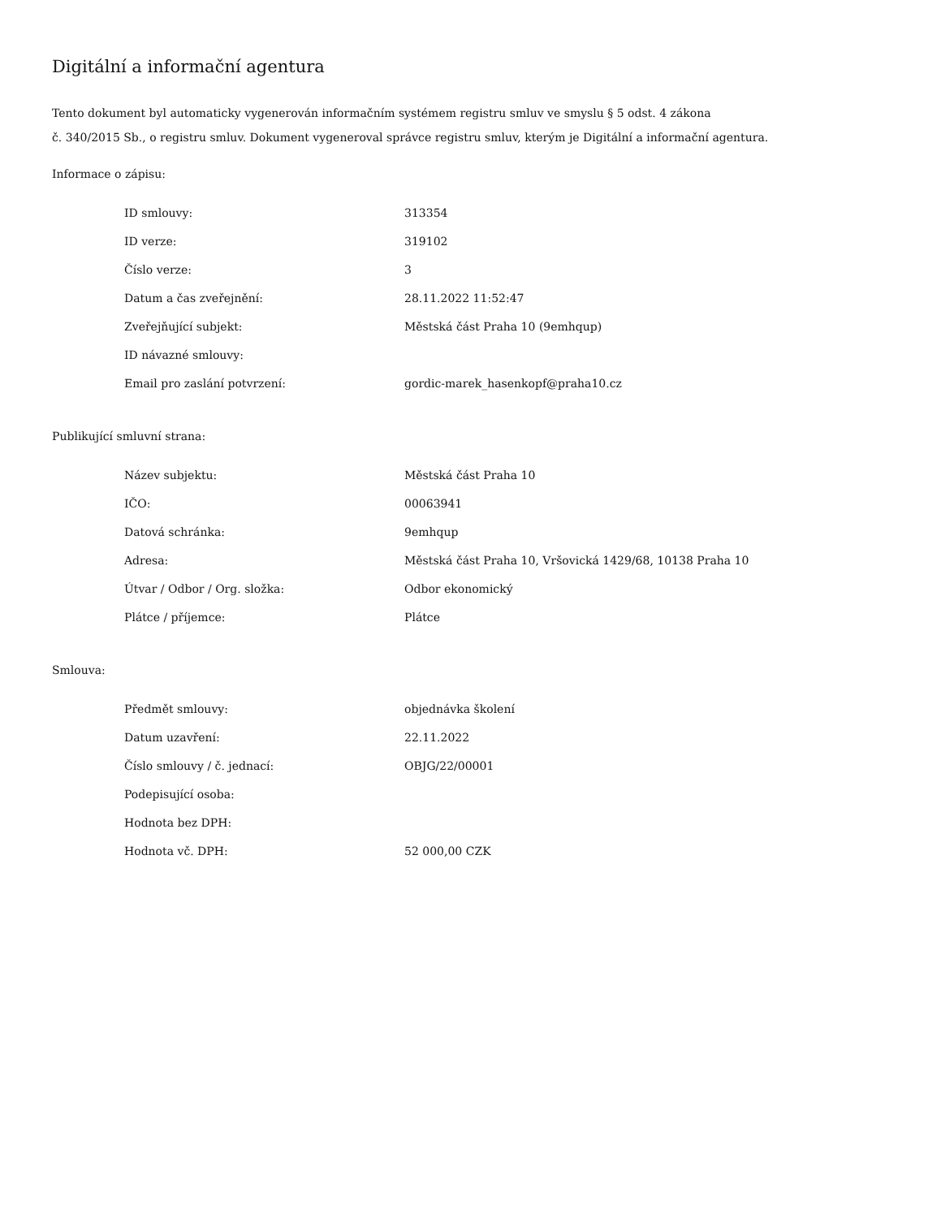Digitální a informační agentura
Tento dokument byl automaticky vygenerován informačním systémem registru smluv ve smyslu § 5 odst. 4 zákona
č. 340/2015 Sb., o registru smluv. Dokument vygeneroval správce registru smluv, kterým je Digitální a informační agentura.
Informace o zápisu:
| ID smlouvy: | 313354 |
| ID verze: | 319102 |
| Číslo verze: | 3 |
| Datum a čas zveřejnění: | 28.11.2022 11:52:47 |
| Zveřejňující subjekt: | Městská část Praha 10 (9emhqup) |
| ID návazné smlouvy: | |
| Email pro zaslání potvrzení: | gordic-marek_hasenkopf@praha10.cz |
Publikující smluvní strana:
| Název subjektu: | Městská část Praha 10 |
| IČO: | 00063941 |
| Datová schránka: | 9emhqup |
| Adresa: | Městská část Praha 10, Vršovická 1429/68, 10138 Praha 10 |
| Útvar / Odbor / Org. složka: | Odbor ekonomický |
| Plátce / příjemce: | Plátce |
Smlouva:
| Předmět smlouvy: | objednávka školení |
| Datum uzavření: | 22.11.2022 |
| Číslo smlouvy / č. jednací: | OBJG/22/00001 |
| Podepisující osoba: | |
| Hodnota bez DPH: | |
| Hodnota vč. DPH: | 52 000,00 CZK |